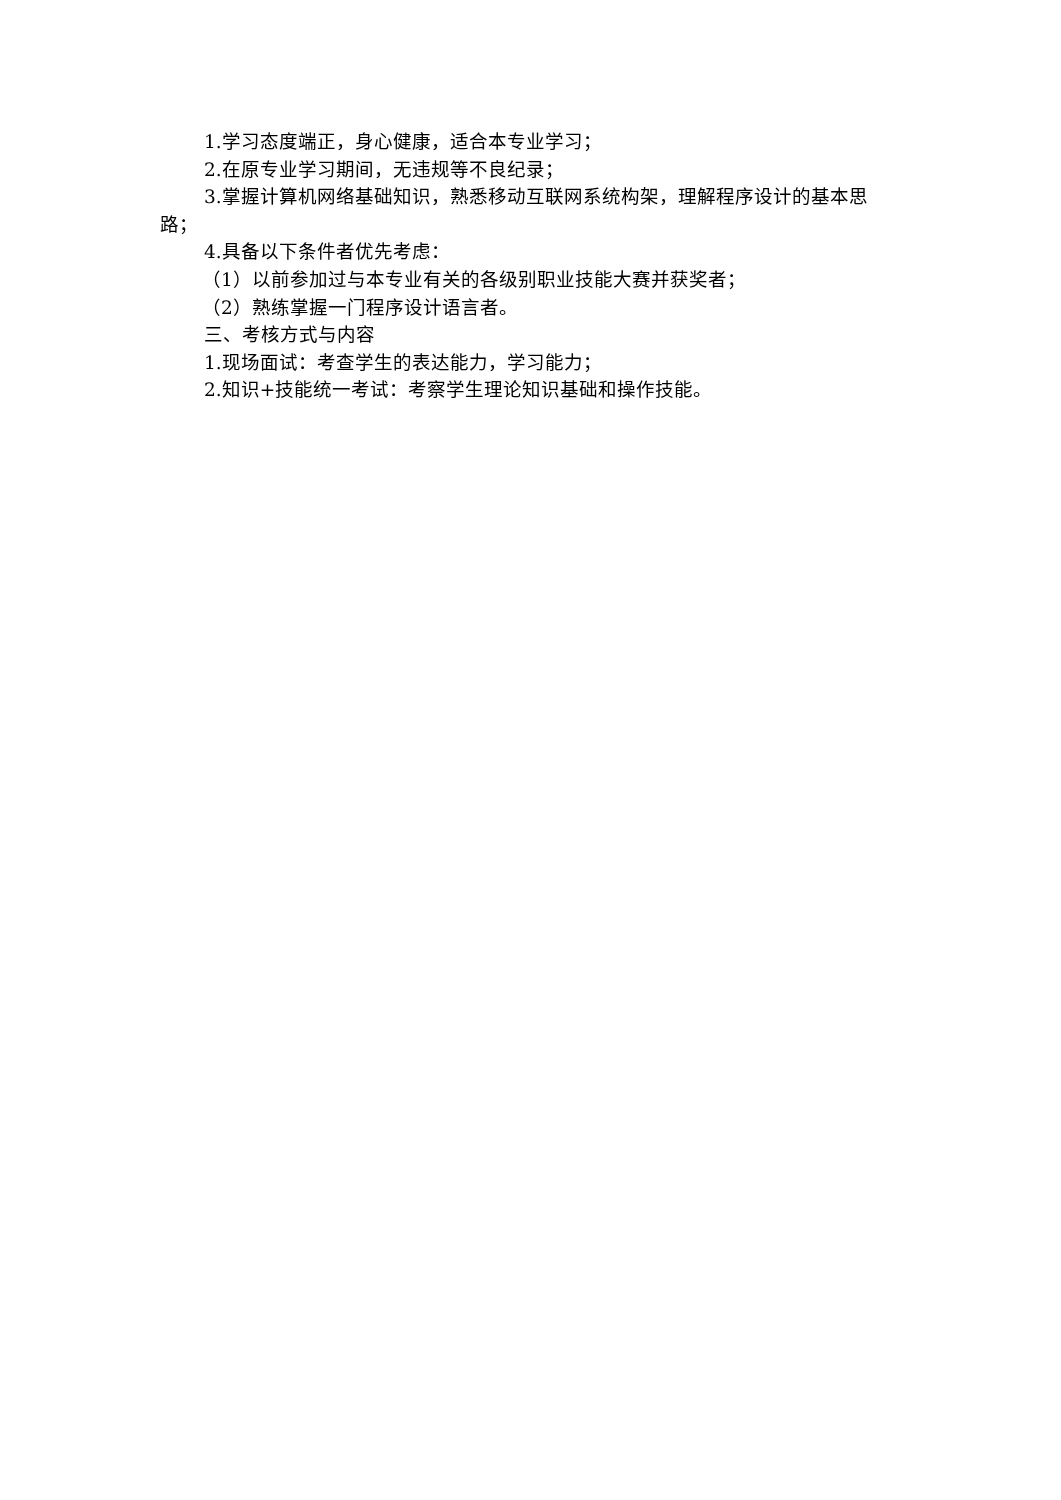1.学习态度端正，身心健康，适合本专业学习；
2.在原专业学习期间，无违规等不良纪录；
3.掌握计算机网络基础知识，熟悉移动互联网系统构架，理解程序设计的基本思路；
4.具备以下条件者优先考虑：
（1）以前参加过与本专业有关的各级别职业技能大赛并获奖者；
（2）熟练掌握一门程序设计语言者。
三、考核方式与内容
1.现场面试：考查学生的表达能力，学习能力；
2.知识+技能统一考试：考察学生理论知识基础和操作技能。